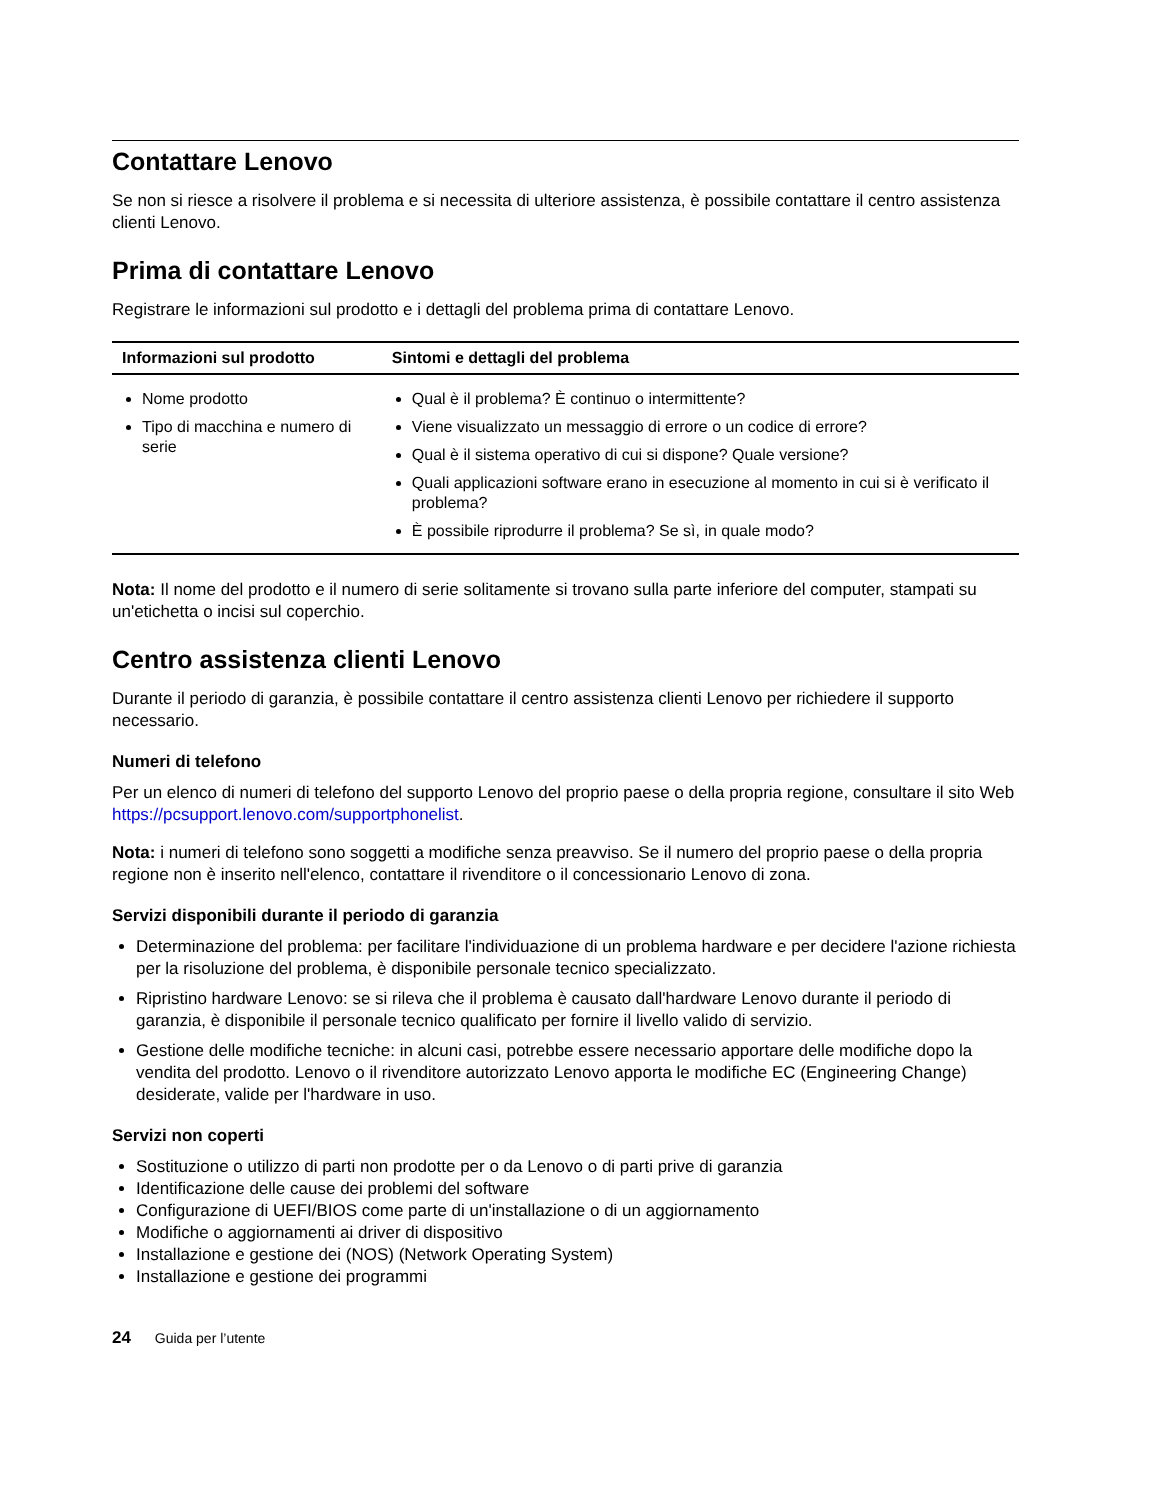Contattare Lenovo
Se non si riesce a risolvere il problema e si necessita di ulteriore assistenza, è possibile contattare il centro assistenza clienti Lenovo.
Prima di contattare Lenovo
Registrare le informazioni sul prodotto e i dettagli del problema prima di contattare Lenovo.
| Informazioni sul prodotto | Sintomi e dettagli del problema |
| --- | --- |
| Nome prodotto Tipo di macchina e numero di serie | Qual è il problema? È continuo o intermittente? Viene visualizzato un messaggio di errore o un codice di errore? Qual è il sistema operativo di cui si dispone? Quale versione? Quali applicazioni software erano in esecuzione al momento in cui si è verificato il problema? È possibile riprodurre il problema? Se sì, in quale modo? |
Nota: Il nome del prodotto e il numero di serie solitamente si trovano sulla parte inferiore del computer, stampati su un'etichetta o incisi sul coperchio.
Centro assistenza clienti Lenovo
Durante il periodo di garanzia, è possibile contattare il centro assistenza clienti Lenovo per richiedere il supporto necessario.
Numeri di telefono
Per un elenco di numeri di telefono del supporto Lenovo del proprio paese o della propria regione, consultare il sito Web https://pcsupport.lenovo.com/supportphonelist.
Nota: i numeri di telefono sono soggetti a modifiche senza preavviso. Se il numero del proprio paese o della propria regione non è inserito nell'elenco, contattare il rivenditore o il concessionario Lenovo di zona.
Servizi disponibili durante il periodo di garanzia
Determinazione del problema: per facilitare l'individuazione di un problema hardware e per decidere l'azione richiesta per la risoluzione del problema, è disponibile personale tecnico specializzato.
Ripristino hardware Lenovo: se si rileva che il problema è causato dall'hardware Lenovo durante il periodo di garanzia, è disponibile il personale tecnico qualificato per fornire il livello valido di servizio.
Gestione delle modifiche tecniche: in alcuni casi, potrebbe essere necessario apportare delle modifiche dopo la vendita del prodotto. Lenovo o il rivenditore autorizzato Lenovo apporta le modifiche EC (Engineering Change) desiderate, valide per l'hardware in uso.
Servizi non coperti
Sostituzione o utilizzo di parti non prodotte per o da Lenovo o di parti prive di garanzia
Identificazione delle cause dei problemi del software
Configurazione di UEFI/BIOS come parte di un'installazione o di un aggiornamento
Modifiche o aggiornamenti ai driver di dispositivo
Installazione e gestione dei (NOS) (Network Operating System)
Installazione e gestione dei programmi
24 Guida per l’utente